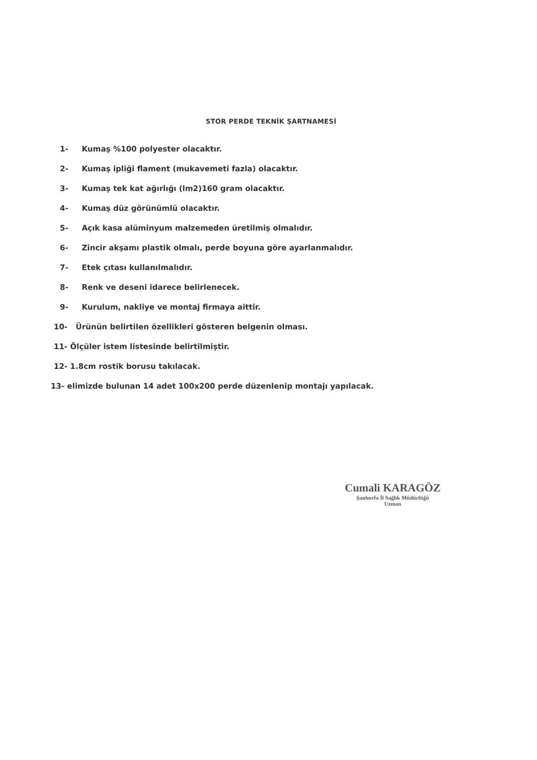STOR PERDE TEKNİK ŞARTNAMESİ
1- Kumaş %100 polyester olacaktır.
2- Kumaş ipliği flament (mukavemeti fazla) olacaktır.
3- Kumaş tek kat ağırlığı (lm2)160 gram olacaktır.
4- Kumaş düz görünümlü olacaktır.
5- Açık kasa alüminyum malzemeden üretilmiş olmalıdır.
6- Zincir akşamı plastik olmalı, perde boyuna göre ayarlanmalıdır.
7- Etek çıtası kullanılmalıdır.
8- Renk ve deseni idarece belirlenecek.
9- Kurulum, nakliye ve montaj firmaya aittir.
10- Ürünün belirtilen özellikleri gösteren belgenin olması.
11- Ölçüler istem listesinde belirtilmiştir.
12- 1.8cm rostik borusu takılacak.
13- elimizde bulunan 14 adet 100x200 perde düzenlenip montajı yapılacak.
Cumali KARAGÖZ
Şanlıurfa İl Sağlık Müdürlüğü
Uzman